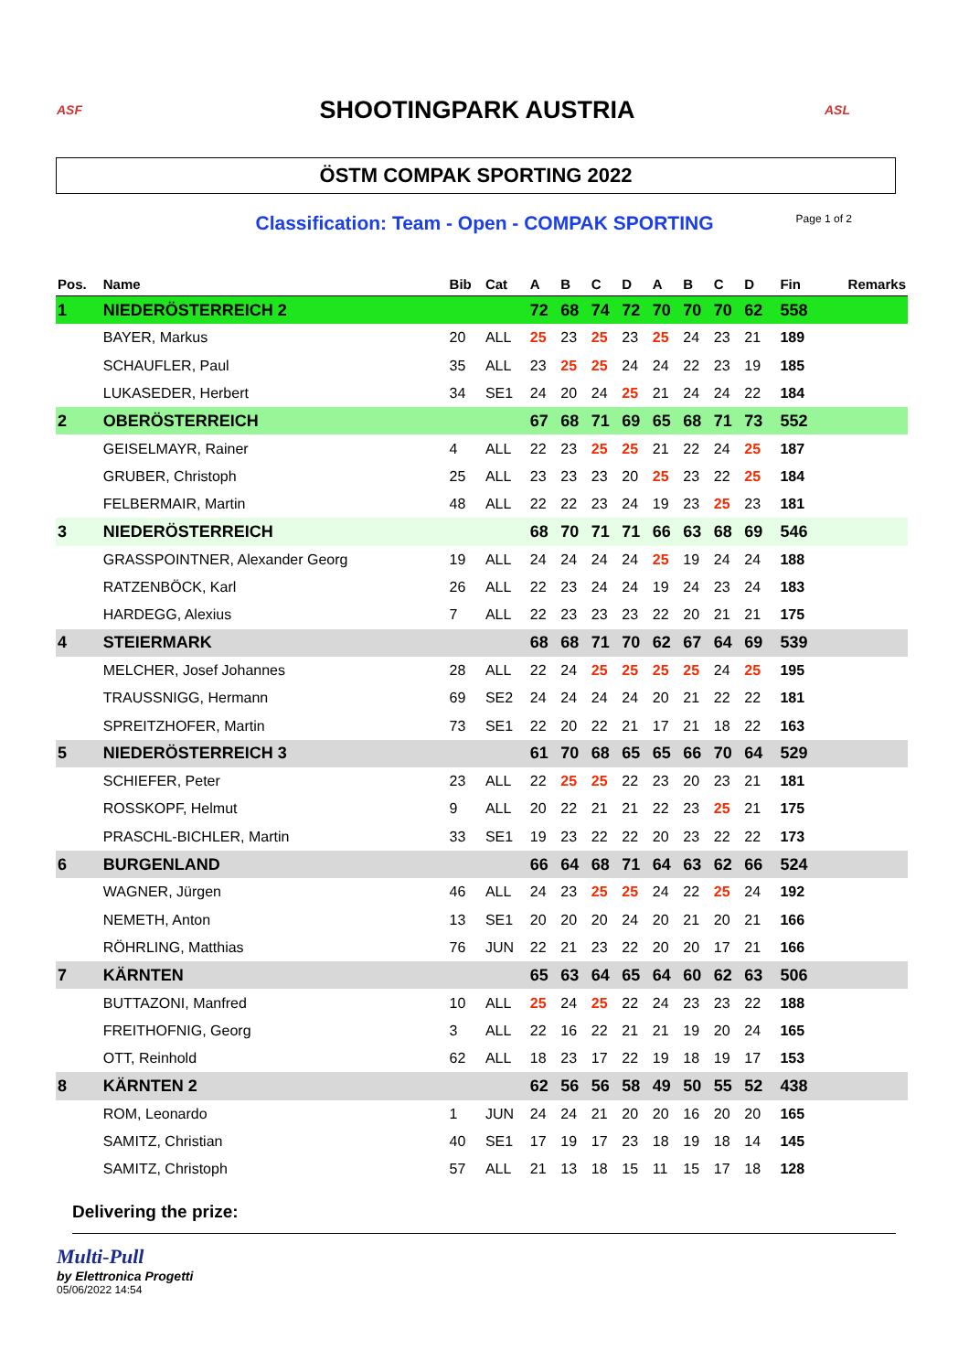ASF
SHOOTINGPARK AUSTRIA
ASL
ÖSTM COMPAK SPORTING 2022
Classification: Team - Open - COMPAK SPORTING Page 1 of 2
| Pos. | Name | Bib | Cat | A | B | C | D | A | B | C | D | | Fin | Remarks |
| --- | --- | --- | --- | --- | --- | --- | --- | --- | --- | --- | --- | --- | --- | --- |
| 1 | NIEDERÖSTERREICH 2 | | | 72 | 68 | 74 | 72 | 70 | 70 | 70 | 62 | | 558 | |
| | BAYER, Markus | 20 | ALL | 25 | 23 | 25 | 23 | 25 | 24 | 23 | 21 | | 189 | |
| | SCHAUFLER, Paul | 35 | ALL | 23 | 25 | 25 | 24 | 24 | 22 | 23 | 19 | | 185 | |
| | LUKASEDER, Herbert | 34 | SE1 | 24 | 20 | 24 | 25 | 21 | 24 | 24 | 22 | | 184 | |
| 2 | OBERÖSTERREICH | | | 67 | 68 | 71 | 69 | 65 | 68 | 71 | 73 | | 552 | |
| | GEISELMAYR, Rainer | 4 | ALL | 22 | 23 | 25 | 25 | 21 | 22 | 24 | 25 | | 187 | |
| | GRUBER, Christoph | 25 | ALL | 23 | 23 | 23 | 20 | 25 | 23 | 22 | 25 | | 184 | |
| | FELBERMAIR, Martin | 48 | ALL | 22 | 22 | 23 | 24 | 19 | 23 | 25 | 23 | | 181 | |
| 3 | NIEDERÖSTERREICH | | | 68 | 70 | 71 | 71 | 66 | 63 | 68 | 69 | | 546 | |
| | GRASSPOINTNER, Alexander Georg | 19 | ALL | 24 | 24 | 24 | 24 | 25 | 19 | 24 | 24 | | 188 | |
| | RATZENBÖCK, Karl | 26 | ALL | 22 | 23 | 24 | 24 | 19 | 24 | 23 | 24 | | 183 | |
| | HARDEGG, Alexius | 7 | ALL | 22 | 23 | 23 | 23 | 22 | 20 | 21 | 21 | | 175 | |
| 4 | STEIERMARK | | | 68 | 68 | 71 | 70 | 62 | 67 | 64 | 69 | | 539 | |
| | MELCHER, Josef Johannes | 28 | ALL | 22 | 24 | 25 | 25 | 25 | 25 | 24 | 25 | | 195 | |
| | TRAUSSNIGG, Hermann | 69 | SE2 | 24 | 24 | 24 | 24 | 20 | 21 | 22 | 22 | | 181 | |
| | SPREITZHOFER, Martin | 73 | SE1 | 22 | 20 | 22 | 21 | 17 | 21 | 18 | 22 | | 163 | |
| 5 | NIEDERÖSTERREICH 3 | | | 61 | 70 | 68 | 65 | 65 | 66 | 70 | 64 | | 529 | |
| | SCHIEFER, Peter | 23 | ALL | 22 | 25 | 25 | 22 | 23 | 20 | 23 | 21 | | 181 | |
| | ROSSKOPF, Helmut | 9 | ALL | 20 | 22 | 21 | 21 | 22 | 23 | 25 | 21 | | 175 | |
| | PRASCHL-BICHLER, Martin | 33 | SE1 | 19 | 23 | 22 | 22 | 20 | 23 | 22 | 22 | | 173 | |
| 6 | BURGENLAND | | | 66 | 64 | 68 | 71 | 64 | 63 | 62 | 66 | | 524 | |
| | WAGNER, Jürgen | 46 | ALL | 24 | 23 | 25 | 25 | 24 | 22 | 25 | 24 | | 192 | |
| | NEMETH, Anton | 13 | SE1 | 20 | 20 | 20 | 24 | 20 | 21 | 20 | 21 | | 166 | |
| | RÖHRLING, Matthias | 76 | JUN | 22 | 21 | 23 | 22 | 20 | 20 | 17 | 21 | | 166 | |
| 7 | KÄRNTEN | | | 65 | 63 | 64 | 65 | 64 | 60 | 62 | 63 | | 506 | |
| | BUTTAZONI, Manfred | 10 | ALL | 25 | 24 | 25 | 22 | 24 | 23 | 23 | 22 | | 188 | |
| | FREITHOFNIG, Georg | 3 | ALL | 22 | 16 | 22 | 21 | 21 | 19 | 20 | 24 | | 165 | |
| | OTT, Reinhold | 62 | ALL | 18 | 23 | 17 | 22 | 19 | 18 | 19 | 17 | | 153 | |
| 8 | KÄRNTEN 2 | | | 62 | 56 | 56 | 58 | 49 | 50 | 55 | 52 | | 438 | |
| | ROM, Leonardo | 1 | JUN | 24 | 24 | 21 | 20 | 20 | 16 | 20 | 20 | | 165 | |
| | SAMITZ, Christian | 40 | SE1 | 17 | 19 | 17 | 23 | 18 | 19 | 18 | 14 | | 145 | |
| | SAMITZ, Christoph | 57 | ALL | 21 | 13 | 18 | 15 | 11 | 15 | 17 | 18 | | 128 | |
Delivering the prize:
Multi-Pull
by Elettronica Progetti
05/06/2022 14:54